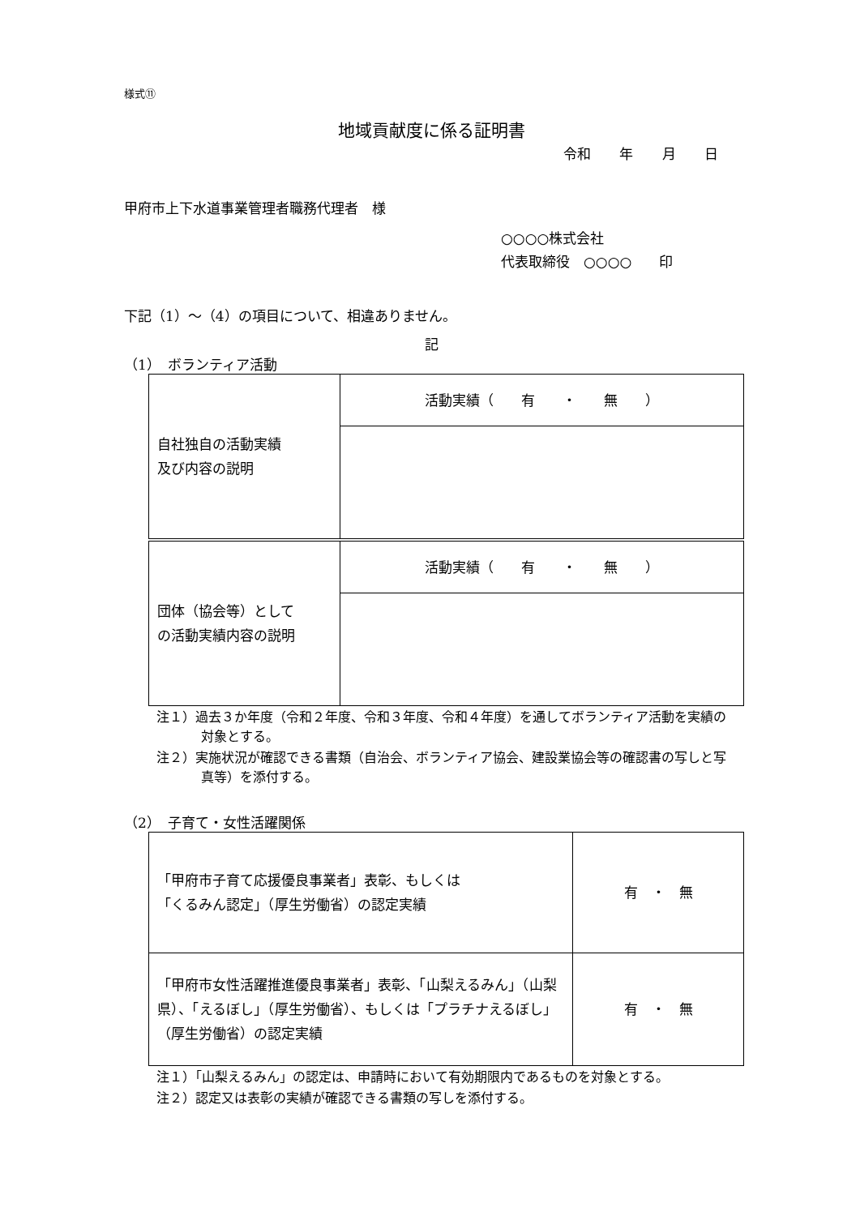様式⑪
地域貢献度に係る証明書
令和 年 月 日
甲府市上下水道事業管理者職務代理者　様
○○○○株式会社
代表取締役　○○○○　　印
下記（1）～（4）の項目について、相違ありません。
記
（1）　ボランティア活動
| 自社独自の活動実績 及び内容の説明 | 活動実績（ 有 ・ 無 ） |
| 団体（協会等）として の活動実績内容の説明 | 活動実績（ 有 ・ 無 ） |
注１）過去３か年度（令和２年度、令和３年度、令和４年度）を通してボランティア活動を実績の対象とする。
注２）実施状況が確認できる書類（自治会、ボランティア協会、建設業協会等の確認書の写しと写真等）を添付する。
（2）　子育て・女性活躍関係
| 「甲府市子育て応援優良事業者」表彰、もしくは 「くるみん認定」（厚生労働省）の認定実績 | 有 ・ 無 |
| 「甲府市女性活躍推進優良事業者」表彰、「山梨えるみん」（山梨県）、「えるぼし」（厚生労働省）、もしくは「プラチナえるぼし」（厚生労働省）の認定実績 | 有 ・ 無 |
注１）「山梨えるみん」の認定は、申請時において有効期限内であるものを対象とする。
注２）認定又は表彰の実績が確認できる書類の写しを添付する。